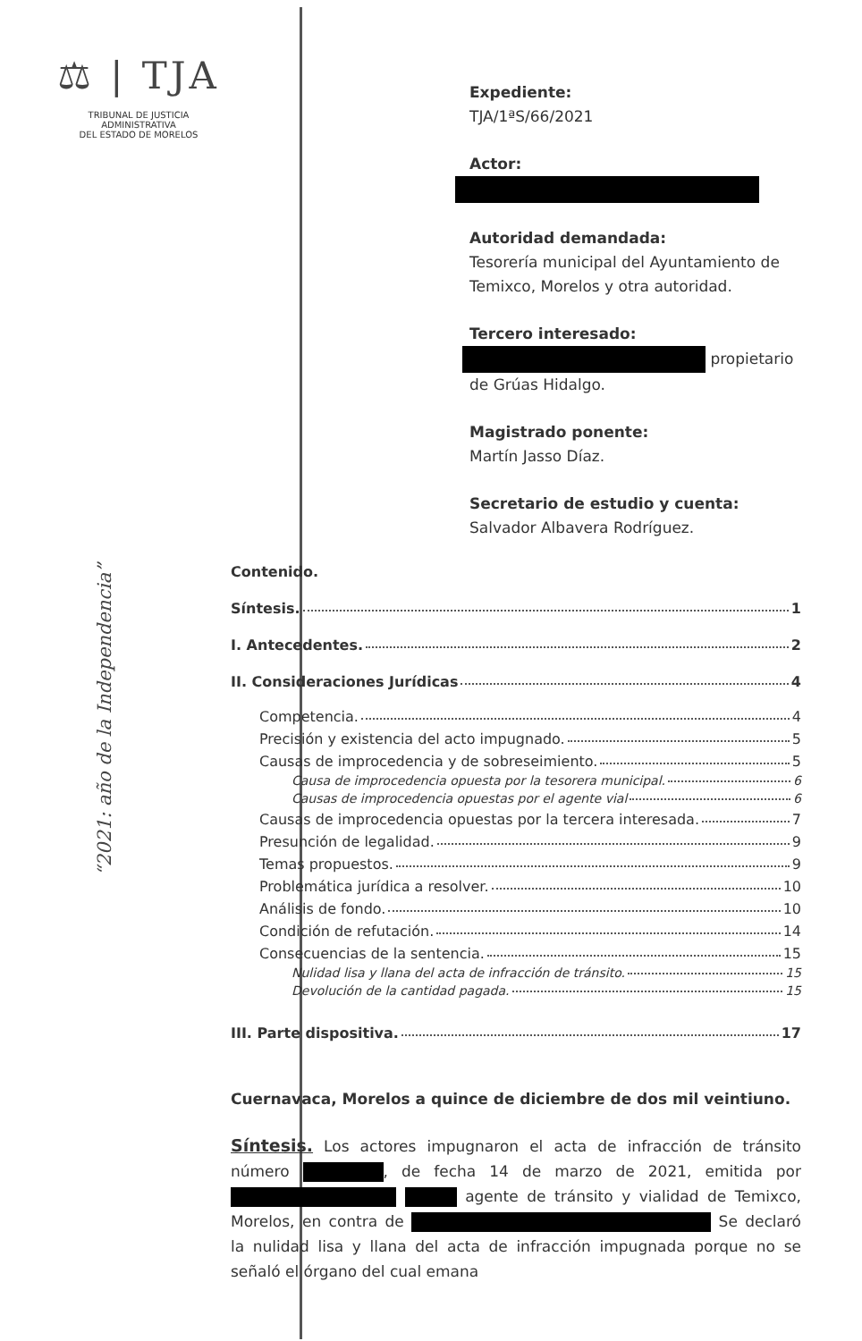⚖ | TJA
TRIBUNAL DE JUSTICIA ADMINISTRATIVA
DEL ESTADO DE MORELOS
“2021: año de la Independencia”
Expediente:
TJA/1ªS/66/2021
Actor:
Autoridad demandada:
Tesorería municipal del Ayuntamiento de Temixco, Morelos y otra autoridad.
Tercero interesado:
propietario de Grúas Hidalgo.
Magistrado ponente:
Martín Jasso Díaz.
Secretario de estudio y cuenta:
Salvador Albavera Rodríguez.
Contenido.
Síntesis. 1
I. Antecedentes. 2
II. Consideraciones Jurídicas 4
Competencia. 4
Precisión y existencia del acto impugnado. 5
Causas de improcedencia y de sobreseimiento. 5
Causa de improcedencia opuesta por la tesorera municipal. 6
Causas de improcedencia opuestas por el agente vial 6
Causas de improcedencia opuestas por la tercera interesada. 7
Presunción de legalidad. 9
Temas propuestos. 9
Problemática jurídica a resolver. 10
Análisis de fondo. 10
Condición de refutación. 14
Consecuencias de la sentencia. 15
Nulidad lisa y llana del acta de infracción de tránsito. 15
Devolución de la cantidad pagada. 15
III. Parte dispositiva. 17
Cuernavaca, Morelos a quince de diciembre de dos mil veintiuno.
Síntesis. Los actores impugnaron el acta de infracción de tránsito número , de fecha 14 de marzo de 2021, emitida por agente de tránsito y vialidad de Temixco, Morelos, en contra de Se declaró la nulidad lisa y llana del acta de infracción impugnada porque no se señaló el órgano del cual emana